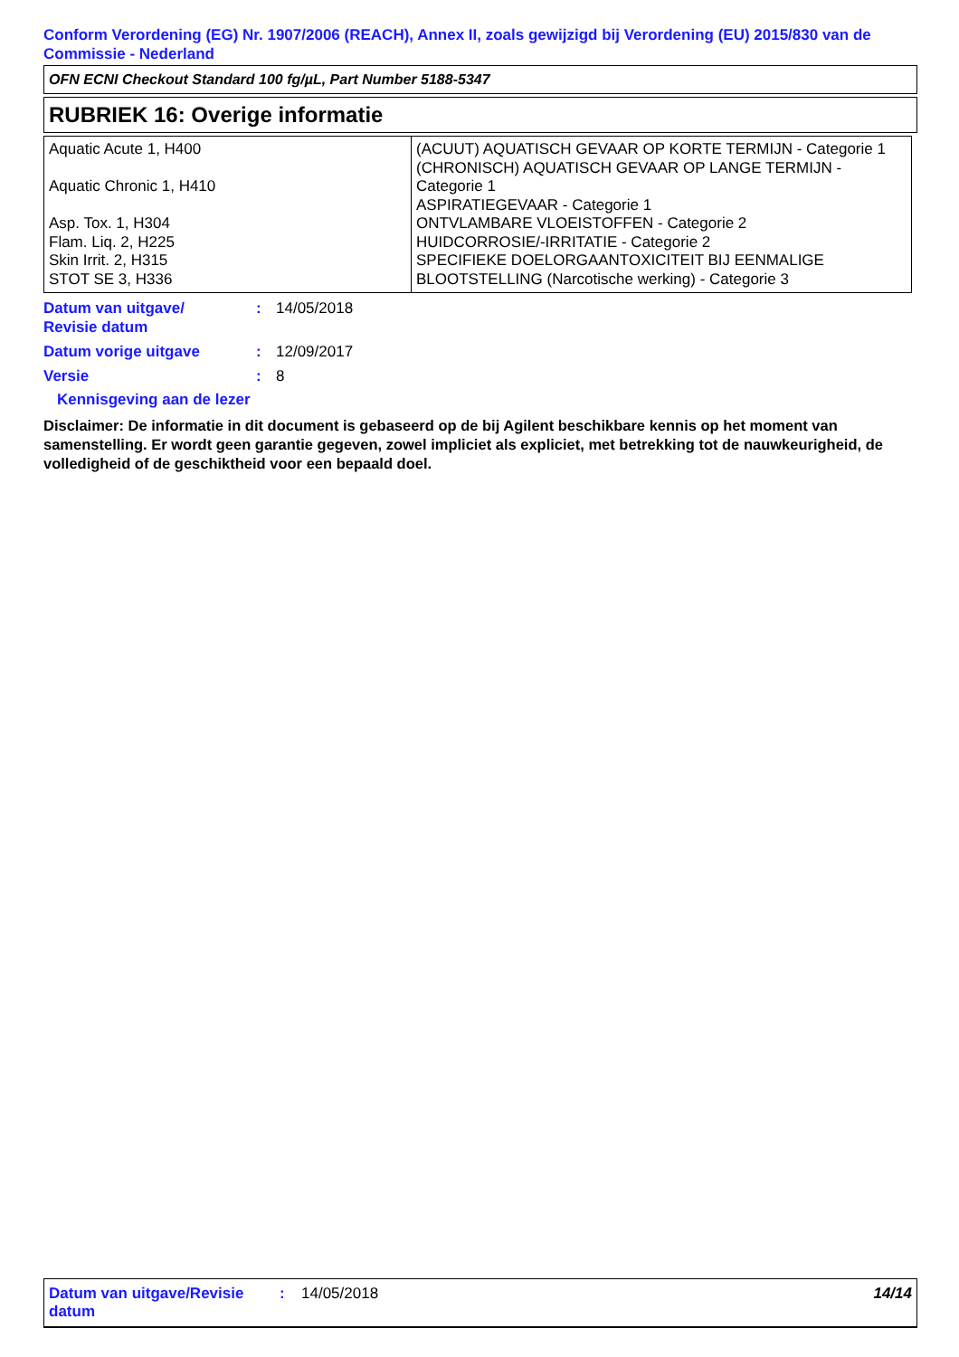Conform Verordening (EG) Nr. 1907/2006 (REACH), Annex II, zoals gewijzigd bij Verordening (EU) 2015/830 van de Commissie - Nederland
OFN ECNI Checkout Standard 100 fg/µL, Part Number 5188-5347
RUBRIEK 16: Overige informatie
| Aquatic Acute 1, H400 Aquatic Chronic 1, H410 Asp. Tox. 1, H304 Flam. Liq. 2, H225 Skin Irrit. 2, H315 STOT SE 3, H336 | (ACUUT) AQUATISCH GEVAAR OP KORTE TERMIJN - Categorie 1 (CHRONISCH) AQUATISCH GEVAAR OP LANGE TERMIJN - Categorie 1 ASPIRATIEGEVAAR - Categorie 1 ONTVLAMBARE VLOEISTOFFEN - Categorie 2 HUIDCORROSIE/-IRRITATIE - Categorie 2 SPECIFIEKE DOELORGAANTOXICITEIT BIJ EENMALIGE BLOOTSTELLING (Narcotische werking) - Categorie 3 |
Datum van uitgave/
Revisie datum: 14/05/2018
Datum vorige uitgave: 12/09/2017
Versie: 8
Kennisgeving aan de lezer
Disclaimer: De informatie in dit document is gebaseerd op de bij Agilent beschikbare kennis op het moment van samenstelling. Er wordt geen garantie gegeven, zowel impliciet als expliciet, met betrekking tot de nauwkeurigheid, de volledigheid of de geschiktheid voor een bepaald doel.
Datum van uitgave/Revisie datum: 14/05/2018 14/14